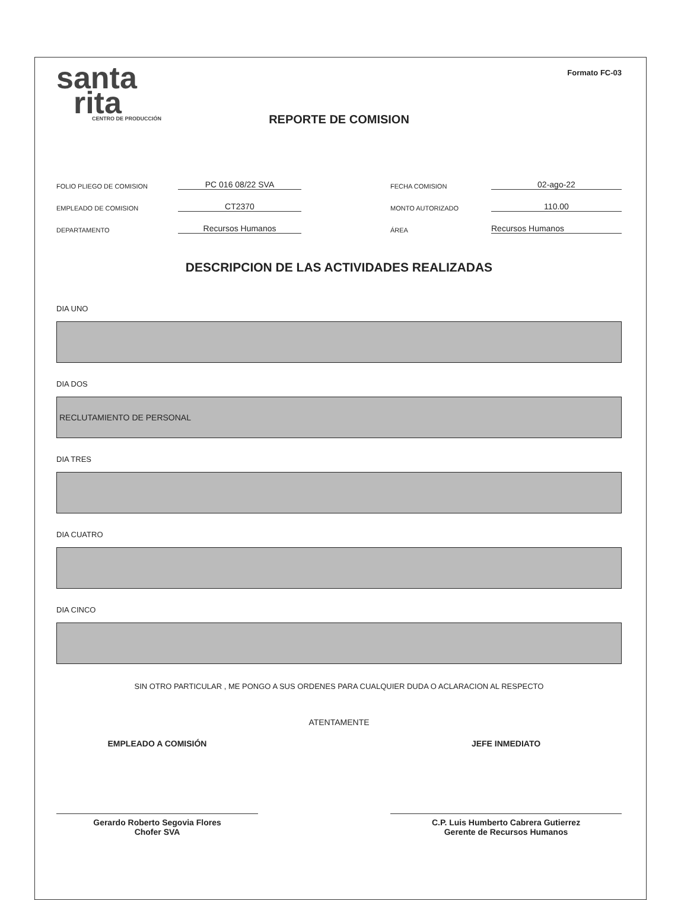santa
rita
CENTRO DE PRODUCCIÓN
Formato FC-03
REPORTE DE COMISION
FOLIO PLIEGO DE COMISION
PC 016 08/22 SVA
FECHA COMISION
02-ago-22
EMPLEADO DE COMISION
CT2370
MONTO AUTORIZADO
110.00
DEPARTAMENTO
Recursos Humanos
ÁREA
Recursos Humanos
DESCRIPCION DE LAS ACTIVIDADES REALIZADAS
DIA UNO
DIA DOS
RECLUTAMIENTO DE PERSONAL
DIA TRES
DIA CUATRO
DIA CINCO
SIN OTRO PARTICULAR , ME PONGO A SUS ORDENES PARA CUALQUIER DUDA O ACLARACION AL RESPECTO
ATENTAMENTE
EMPLEADO A COMISIÓN
Gerardo Roberto Segovia Flores
Chofer SVA
JEFE INMEDIATO
C.P. Luis Humberto Cabrera Gutierrez
Gerente de Recursos Humanos